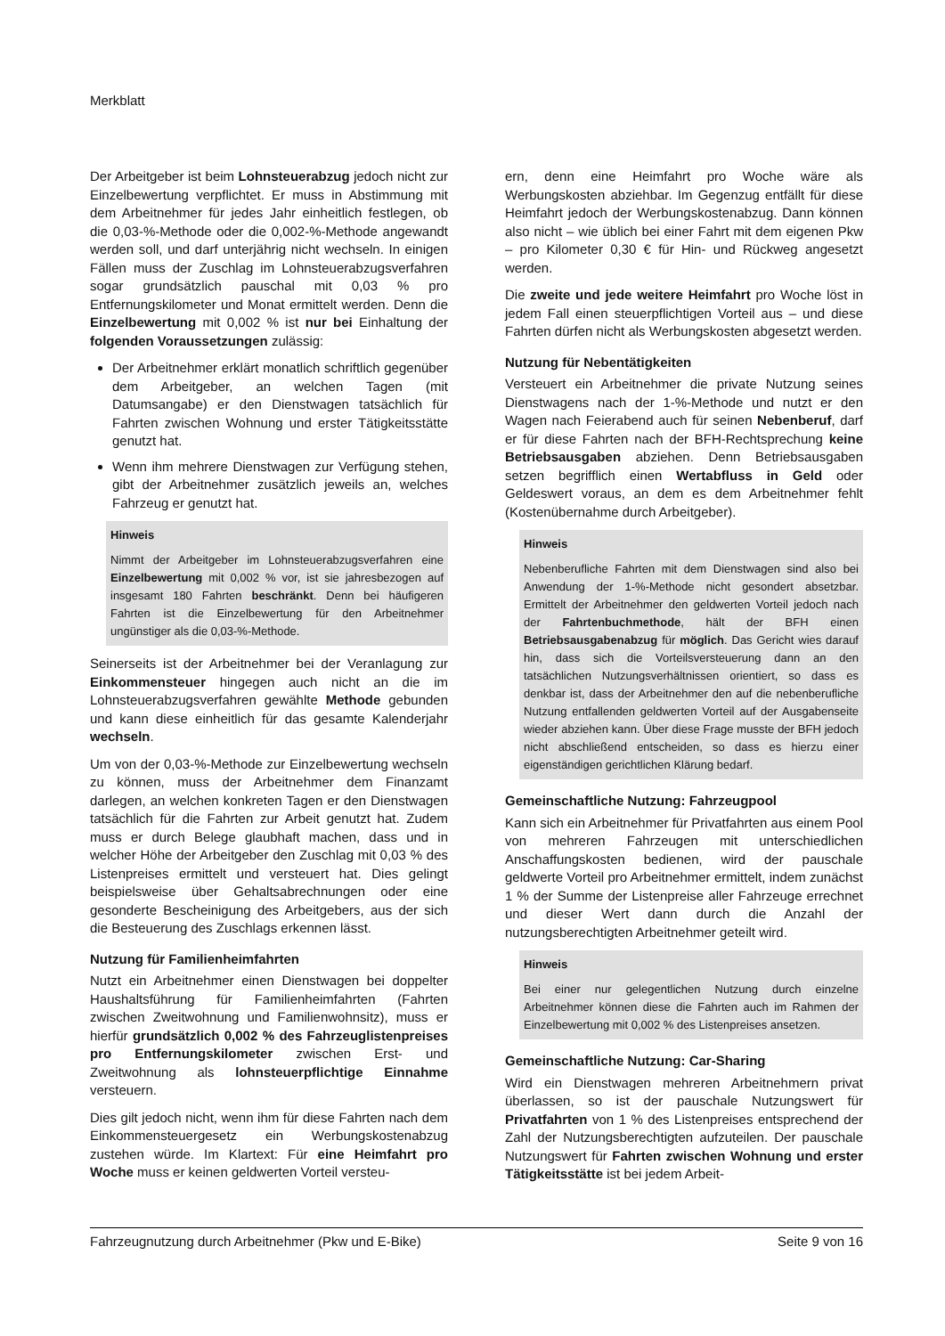Merkblatt
Der Arbeitgeber ist beim Lohnsteuerabzug jedoch nicht zur Einzelbewertung verpflichtet. Er muss in Abstimmung mit dem Arbeitnehmer für jedes Jahr einheitlich festlegen, ob die 0,03-%-Methode oder die 0,002-%-Methode angewandt werden soll, und darf unterjährig nicht wechseln. In einigen Fällen muss der Zuschlag im Lohnsteuerabzugsverfahren sogar grundsätzlich pauschal mit 0,03 % pro Entfernungskilometer und Monat ermittelt werden. Denn die Einzelbewertung mit 0,002 % ist nur bei Einhaltung der folgenden Voraussetzungen zulässig:
Der Arbeitnehmer erklärt monatlich schriftlich gegenüber dem Arbeitgeber, an welchen Tagen (mit Datumsangabe) er den Dienstwagen tatsächlich für Fahrten zwischen Wohnung und erster Tätigkeitsstätte genutzt hat.
Wenn ihm mehrere Dienstwagen zur Verfügung stehen, gibt der Arbeitnehmer zusätzlich jeweils an, welches Fahrzeug er genutzt hat.
Hinweis
Nimmt der Arbeitgeber im Lohnsteuerabzugsverfahren eine Einzelbewertung mit 0,002 % vor, ist sie jahresbezogen auf insgesamt 180 Fahrten beschränkt. Denn bei häufigeren Fahrten ist die Einzelbewertung für den Arbeitnehmer ungünstiger als die 0,03-%-Methode.
Seinerseits ist der Arbeitnehmer bei der Veranlagung zur Einkommensteuer hingegen auch nicht an die im Lohnsteuerabzugsverfahren gewählte Methode gebunden und kann diese einheitlich für das gesamte Kalenderjahr wechseln.
Um von der 0,03-%-Methode zur Einzelbewertung wechseln zu können, muss der Arbeitnehmer dem Finanzamt darlegen, an welchen konkreten Tagen er den Dienstwagen tatsächlich für die Fahrten zur Arbeit genutzt hat. Zudem muss er durch Belege glaubhaft machen, dass und in welcher Höhe der Arbeitgeber den Zuschlag mit 0,03 % des Listenpreises ermittelt und versteuert hat. Dies gelingt beispielsweise über Gehaltsabrechnungen oder eine gesonderte Bescheinigung des Arbeitgebers, aus der sich die Besteuerung des Zuschlags erkennen lässt.
Nutzung für Familienheimfahrten
Nutzt ein Arbeitnehmer einen Dienstwagen bei doppelter Haushaltsführung für Familienheimfahrten (Fahrten zwischen Zweitwohnung und Familienwohnsitz), muss er hierfür grundsätzlich 0,002 % des Fahrzeuglistenpreises pro Entfernungskilometer zwischen Erst- und Zweitwohnung als lohnsteuerpflichtige Einnahme versteuern.
Dies gilt jedoch nicht, wenn ihm für diese Fahrten nach dem Einkommensteuergesetz ein Werbungskostenabzug zustehen würde. Im Klartext: Für eine Heimfahrt pro Woche muss er keinen geldwerten Vorteil versteu-
ern, denn eine Heimfahrt pro Woche wäre als Werbungskosten abziehbar. Im Gegenzug entfällt für diese Heimfahrt jedoch der Werbungskostenabzug. Dann können also nicht – wie üblich bei einer Fahrt mit dem eigenen Pkw – pro Kilometer 0,30 € für Hin- und Rückweg angesetzt werden.
Die zweite und jede weitere Heimfahrt pro Woche löst in jedem Fall einen steuerpflichtigen Vorteil aus – und diese Fahrten dürfen nicht als Werbungskosten abgesetzt werden.
Nutzung für Nebentätigkeiten
Versteuert ein Arbeitnehmer die private Nutzung seines Dienstwagens nach der 1-%-Methode und nutzt er den Wagen nach Feierabend auch für seinen Nebenberuf, darf er für diese Fahrten nach der BFH-Rechtsprechung keine Betriebsausgaben abziehen. Denn Betriebsausgaben setzen begrifflich einen Wertabfluss in Geld oder Geldeswert voraus, an dem es dem Arbeitnehmer fehlt (Kostenübernahme durch Arbeitgeber).
Hinweis
Nebenberufliche Fahrten mit dem Dienstwagen sind also bei Anwendung der 1-%-Methode nicht gesondert absetzbar. Ermittelt der Arbeitnehmer den geldwerten Vorteil jedoch nach der Fahrtenbuchmethode, hält der BFH einen Betriebsausgabenabzug für möglich. Das Gericht wies darauf hin, dass sich die Vorteilsversteuerung dann an den tatsächlichen Nutzungsverhältnissen orientiert, so dass es denkbar ist, dass der Arbeitnehmer den auf die nebenberufliche Nutzung entfallenden geldwerten Vorteil auf der Ausgabenseite wieder abziehen kann. Über diese Frage musste der BFH jedoch nicht abschließend entscheiden, so dass es hierzu einer eigenständigen gerichtlichen Klärung bedarf.
Gemeinschaftliche Nutzung: Fahrzeugpool
Kann sich ein Arbeitnehmer für Privatfahrten aus einem Pool von mehreren Fahrzeugen mit unterschiedlichen Anschaffungskosten bedienen, wird der pauschale geldwerte Vorteil pro Arbeitnehmer ermittelt, indem zunächst 1 % der Summe der Listenpreise aller Fahrzeuge errechnet und dieser Wert dann durch die Anzahl der nutzungsberechtigten Arbeitnehmer geteilt wird.
Hinweis
Bei einer nur gelegentlichen Nutzung durch einzelne Arbeitnehmer können diese die Fahrten auch im Rahmen der Einzelbewertung mit 0,002 % des Listenpreises ansetzen.
Gemeinschaftliche Nutzung: Car-Sharing
Wird ein Dienstwagen mehreren Arbeitnehmern privat überlassen, so ist der pauschale Nutzungswert für Privatfahrten von 1 % des Listenpreises entsprechend der Zahl der Nutzungsberechtigten aufzuteilen. Der pauschale Nutzungswert für Fahrten zwischen Wohnung und erster Tätigkeitsstätte ist bei jedem Arbeit-
Fahrzeugnutzung durch Arbeitnehmer (Pkw und E-Bike) Seite 9 von 16